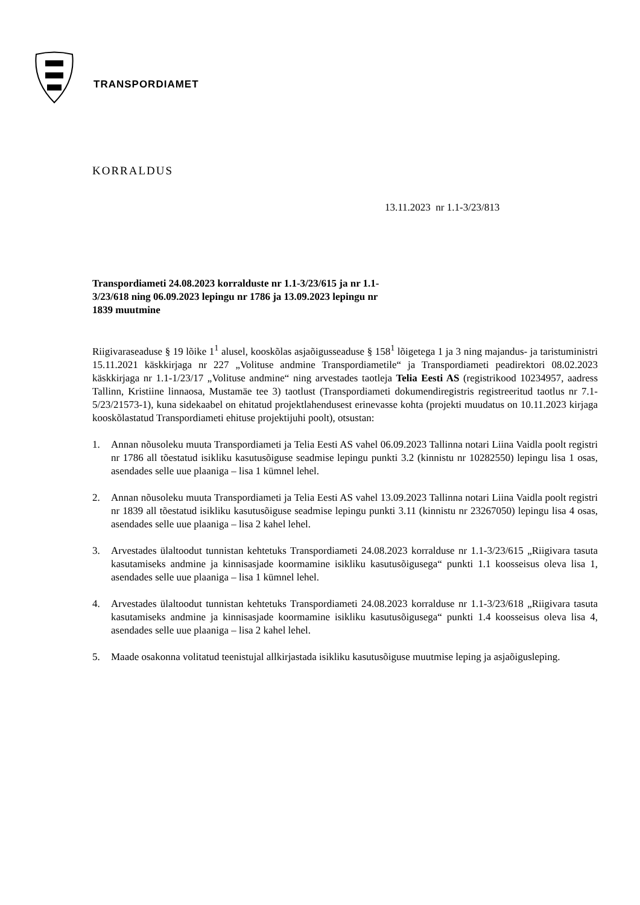TRANSPORDIAMET
KORRALDUS
13.11.2023 nr 1.1-3/23/813
Transpordiameti 24.08.2023 korralduste nr 1.1-3/23/615 ja nr 1.1-3/23/618 ning 06.09.2023 lepingu nr 1786 ja 13.09.2023 lepingu nr 1839 muutmine
Riigivaraseaduse § 19 lõike 1<sup>1</sup> alusel, kooskõlas asjaõigusseaduse § 158<sup>1</sup> lõigetega 1 ja 3 ning majandus- ja taristuministri 15.11.2021 käskkirjaga nr 227 „Volituse andmine Transpordiametile“ ja Transpordiameti peadirektori 08.02.2023 käskkirjaga nr 1.1-1/23/17 „Volituse andmine“ ning arvestades taotleja Telia Eesti AS (registrikood 10234957, aadress Tallinn, Kristiine linnaosa, Mustamäe tee 3) taotlust (Transpordiameti dokumendiregistris registreeritud taotlus nr 7.1-5/23/21573-1), kuna sidekaabel on ehitatud projektlahendusest erinevasse kohta (projekti muudatus on 10.11.2023 kirjaga kooskõlastatud Transpordiameti ehituse projektijuhi poolt), otsustan:
1. Annan nõusoleku muuta Transpordiameti ja Telia Eesti AS vahel 06.09.2023 Tallinna notari Liina Vaidla poolt registri nr 1786 all tõestatud isikliku kasutusõiguse seadmise lepingu punkti 3.2 (kinnistu nr 10282550) lepingu lisa 1 osas, asendades selle uue plaaniga – lisa 1 kümnel lehel.
2. Annan nõusoleku muuta Transpordiameti ja Telia Eesti AS vahel 13.09.2023 Tallinna notari Liina Vaidla poolt registri nr 1839 all tõestatud isikliku kasutusõiguse seadmise lepingu punkti 3.11 (kinnistu nr 23267050) lepingu lisa 4 osas, asendades selle uue plaaniga – lisa 2 kahel lehel.
3. Arvestades ülaltoodut tunnistan kehtetuks Transpordiameti 24.08.2023 korralduse nr 1.1-3/23/615 „Riigivara tasuta kasutamiseks andmine ja kinnisasjade koormamine isikliku kasutusõigusega“ punkti 1.1 koosseisus oleva lisa 1, asendades selle uue plaaniga – lisa 1 kümnel lehel.
4. Arvestades ülaltoodut tunnistan kehtetuks Transpordiameti 24.08.2023 korralduse nr 1.1-3/23/618 „Riigivara tasuta kasutamiseks andmine ja kinnisasjade koormamine isikliku kasutusõigusega“ punkti 1.4 koosseisus oleva lisa 4, asendades selle uue plaaniga – lisa 2 kahel lehel.
5. Maade osakonna volitatud teenistujal allkirjastada isikliku kasutusõiguse muutmise leping ja asjaõigusleping.